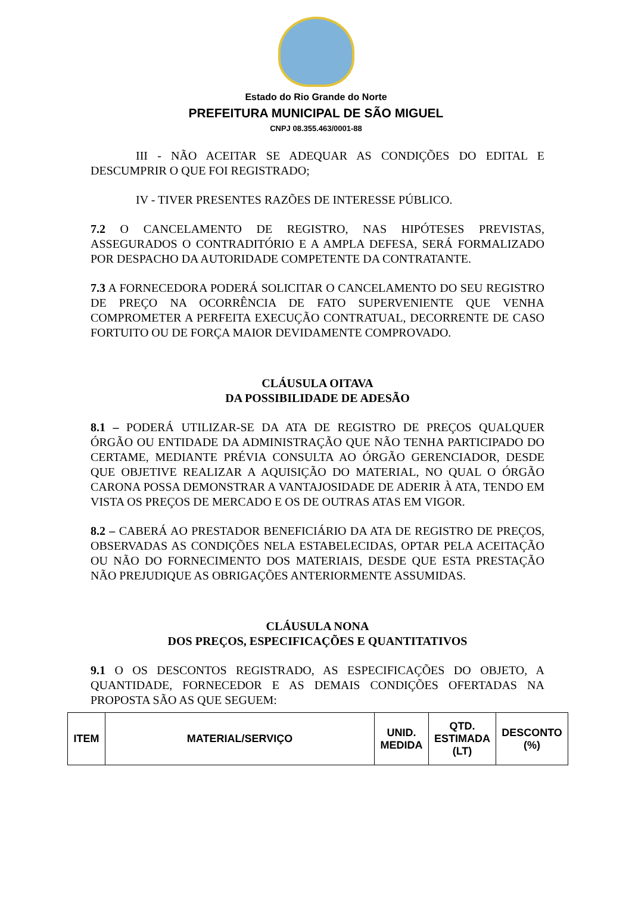Estado do Rio Grande do Norte
PREFEITURA MUNICIPAL DE SÃO MIGUEL
CNPJ 08.355.463/0001-88
III - NÃO ACEITAR SE ADEQUAR AS CONDIÇÕES DO EDITAL E DESCUMPRIR O QUE FOI REGISTRADO;
IV - TIVER PRESENTES RAZÕES DE INTERESSE PÚBLICO.
7.2 O CANCELAMENTO DE REGISTRO, NAS HIPÓTESES PREVISTAS, ASSEGURADOS O CONTRADITÓRIO E A AMPLA DEFESA, SERÁ FORMALIZADO POR DESPACHO DA AUTORIDADE COMPETENTE DA CONTRATANTE.
7.3 A FORNECEDORA PODERÁ SOLICITAR O CANCELAMENTO DO SEU REGISTRO DE PREÇO NA OCORRÊNCIA DE FATO SUPERVENIENTE QUE VENHA COMPROMETER A PERFEITA EXECUÇÃO CONTRATUAL, DECORRENTE DE CASO FORTUITO OU DE FORÇA MAIOR DEVIDAMENTE COMPROVADO.
CLÁUSULA OITAVA
DA POSSIBILIDADE DE ADESÃO
8.1 – PODERÁ UTILIZAR-SE DA ATA DE REGISTRO DE PREÇOS QUALQUER ÓRGÃO OU ENTIDADE DA ADMINISTRAÇÃO QUE NÃO TENHA PARTICIPADO DO CERTAME, MEDIANTE PRÉVIA CONSULTA AO ÓRGÃO GERENCIADOR, DESDE QUE OBJETIVE REALIZAR A AQUISIÇÃO DO MATERIAL, NO QUAL O ÓRGÃO CARONA POSSA DEMONSTRAR A VANTAJOSIDADE DE ADERIR À ATA, TENDO EM VISTA OS PREÇOS DE MERCADO E OS DE OUTRAS ATAS EM VIGOR.
8.2 – CABERÁ AO PRESTADOR BENEFICIÁRIO DA ATA DE REGISTRO DE PREÇOS, OBSERVADAS AS CONDIÇÕES NELA ESTABELECIDAS, OPTAR PELA ACEITAÇÃO OU NÃO DO FORNECIMENTO DOS MATERIAIS, DESDE QUE ESTA PRESTAÇÃO NÃO PREJUDIQUE AS OBRIGAÇÕES ANTERIORMENTE ASSUMIDAS.
CLÁUSULA NONA
DOS PREÇOS, ESPECIFICAÇÕES E QUANTITATIVOS
9.1 O OS DESCONTOS REGISTRADO, AS ESPECIFICAÇÕES DO OBJETO, A QUANTIDADE, FORNECEDOR E AS DEMAIS CONDIÇÕES OFERTADAS NA PROPOSTA SÃO AS QUE SEGUEM:
| ITEM | MATERIAL/SERVIÇO | UNID. MEDIDA | QTD. ESTIMADA (LT) | DESCONTO (%) |
| --- | --- | --- | --- | --- |